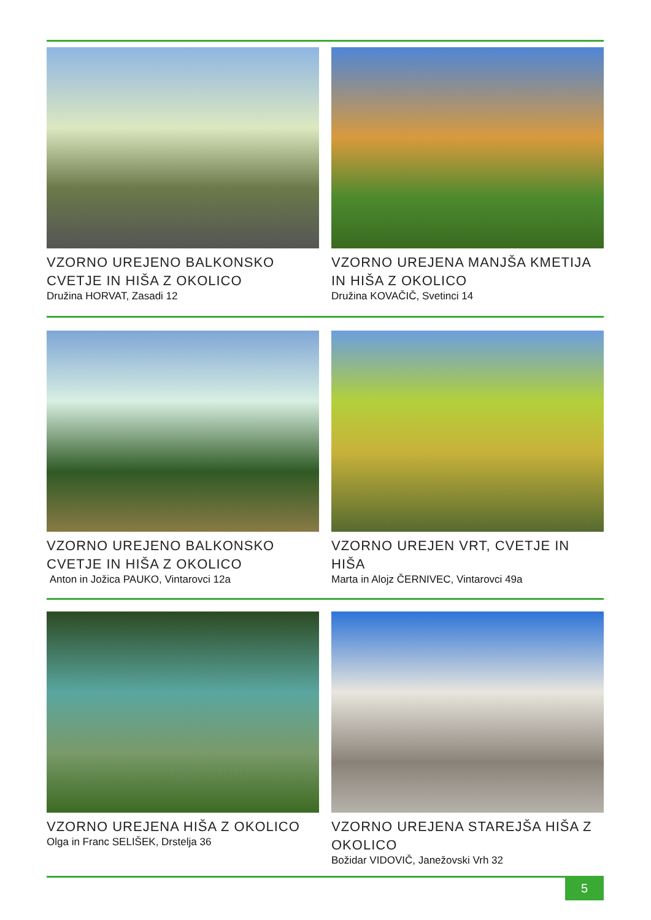VZORNO UREJENO BALKONSKO CVETJE IN HIŠA Z OKOLICO
Družina HORVAT, Zasadi 12
VZORNO UREJENA MANJŠA KMETIJA IN HIŠA Z OKOLICO
Družina KOVAČIČ, Svetinci 14
VZORNO UREJENO BALKONSKO CVETJE IN HIŠA Z OKOLICO
Anton in Jožica PAUKO, Vintarovci 12a
VZORNO UREJEN VRT, CVETJE IN HIŠA
Marta in Alojz ČERNIVEC, Vintarovci 49a
VZORNO UREJENA HIŠA Z OKOLICO
Olga in Franc SELIŠEK, Drstelja 36
VZORNO UREJENA STAREJŠA HIŠA Z OKOLICO
Božidar VIDOVIČ, Janežovski Vrh 32
5